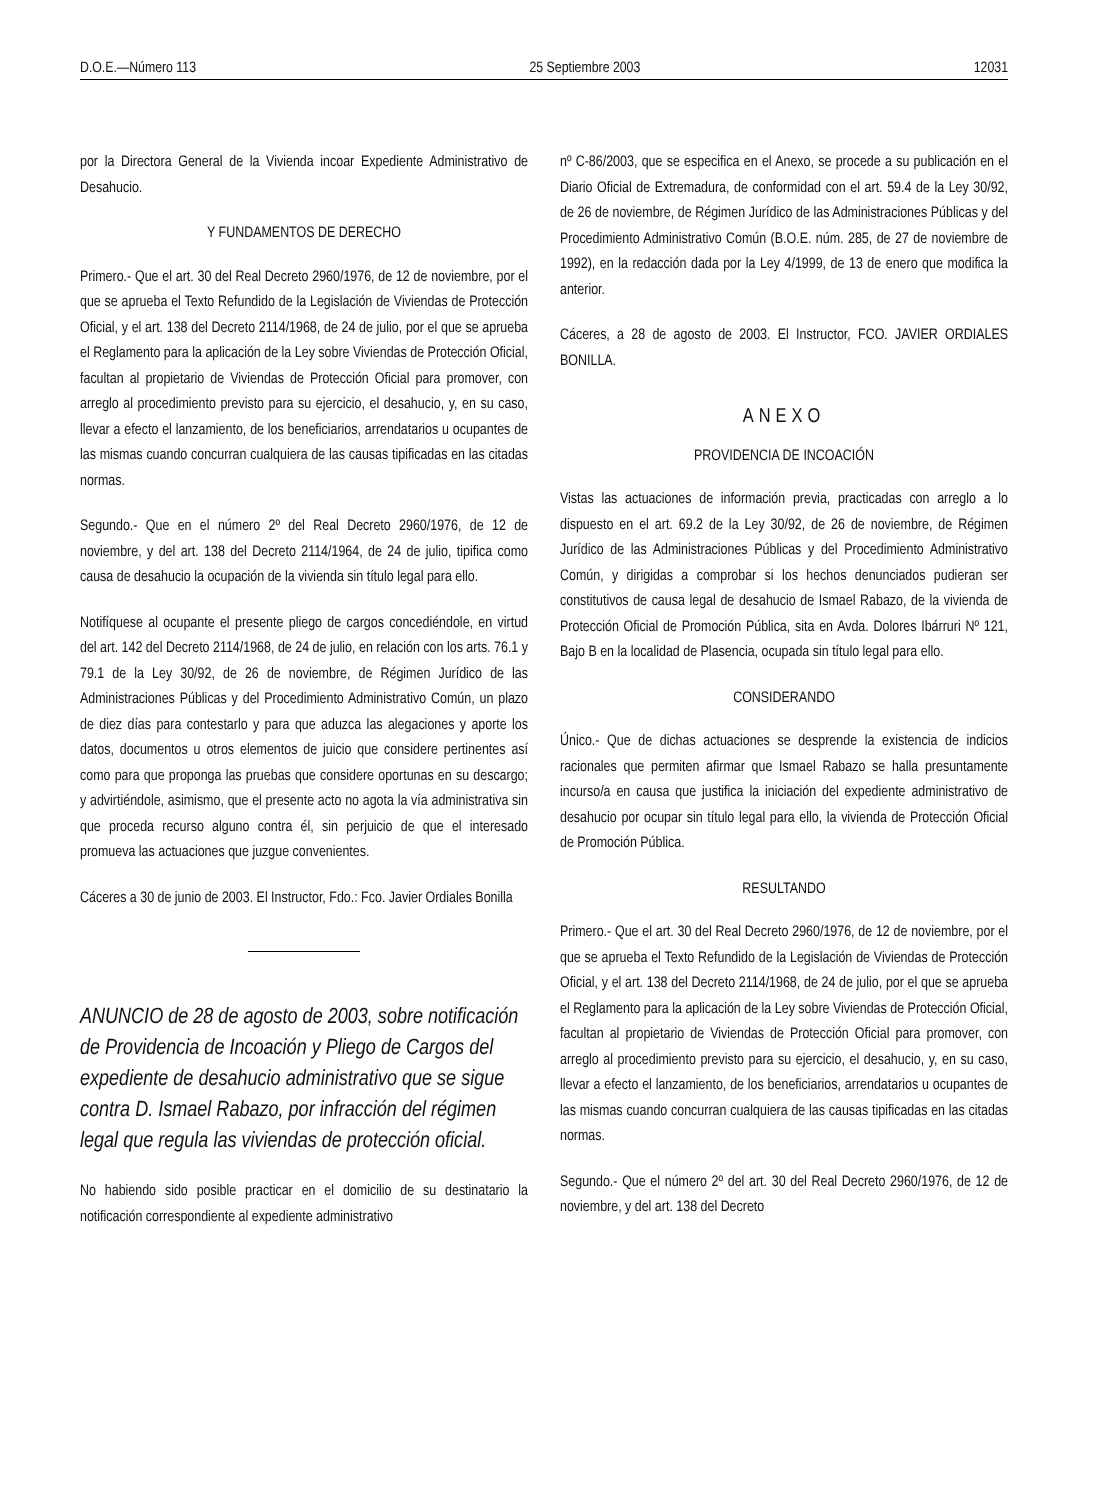D.O.E.—Número 113 25 Septiembre 2003 12031
por la Directora General de la Vivienda incoar Expediente Administrativo de Desahucio.
Y FUNDAMENTOS DE DERECHO
Primero.- Que el art. 30 del Real Decreto 2960/1976, de 12 de noviembre, por el que se aprueba el Texto Refundido de la Legislación de Viviendas de Protección Oficial, y el art. 138 del Decreto 2114/1968, de 24 de julio, por el que se aprueba el Reglamento para la aplicación de la Ley sobre Viviendas de Protección Oficial, facultan al propietario de Viviendas de Protección Oficial para promover, con arreglo al procedimiento previsto para su ejercicio, el desahucio, y, en su caso, llevar a efecto el lanzamiento, de los beneficiarios, arrendatarios u ocupantes de las mismas cuando concurran cualquiera de las causas tipificadas en las citadas normas.
Segundo.- Que en el número 2º del Real Decreto 2960/1976, de 12 de noviembre, y del art. 138 del Decreto 2114/1964, de 24 de julio, tipifica como causa de desahucio la ocupación de la vivienda sin título legal para ello.
Notifíquese al ocupante el presente pliego de cargos concediéndole, en virtud del art. 142 del Decreto 2114/1968, de 24 de julio, en relación con los arts. 76.1 y 79.1 de la Ley 30/92, de 26 de noviembre, de Régimen Jurídico de las Administraciones Públicas y del Procedimiento Administrativo Común, un plazo de diez días para contestarlo y para que aduzca las alegaciones y aporte los datos, documentos u otros elementos de juicio que considere pertinentes así como para que proponga las pruebas que considere oportunas en su descargo; y advirtiéndole, asimismo, que el presente acto no agota la vía administrativa sin que proceda recurso alguno contra él, sin perjuicio de que el interesado promueva las actuaciones que juzgue convenientes.
Cáceres a 30 de junio de 2003. El Instructor, Fdo.: Fco. Javier Ordiales Bonilla
ANUNCIO de 28 de agosto de 2003, sobre notificación de Providencia de Incoación y Pliego de Cargos del expediente de desahucio administrativo que se sigue contra D. Ismael Rabazo, por infracción del régimen legal que regula las viviendas de protección oficial.
No habiendo sido posible practicar en el domicilio de su destinatario la notificación correspondiente al expediente administrativo
nº C-86/2003, que se especifica en el Anexo, se procede a su publicación en el Diario Oficial de Extremadura, de conformidad con el art. 59.4 de la Ley 30/92, de 26 de noviembre, de Régimen Jurídico de las Administraciones Públicas y del Procedimiento Administrativo Común (B.O.E. núm. 285, de 27 de noviembre de 1992), en la redacción dada por la Ley 4/1999, de 13 de enero que modifica la anterior.
Cáceres, a 28 de agosto de 2003. El Instructor, FCO. JAVIER ORDIALES BONILLA.
ANEXO
PROVIDENCIA DE INCOACIÓN
Vistas las actuaciones de información previa, practicadas con arreglo a lo dispuesto en el art. 69.2 de la Ley 30/92, de 26 de noviembre, de Régimen Jurídico de las Administraciones Públicas y del Procedimiento Administrativo Común, y dirigidas a comprobar si los hechos denunciados pudieran ser constitutivos de causa legal de desahucio de Ismael Rabazo, de la vivienda de Protección Oficial de Promoción Pública, sita en Avda. Dolores Ibárruri Nº 121, Bajo B en la localidad de Plasencia, ocupada sin título legal para ello.
CONSIDERANDO
Único.- Que de dichas actuaciones se desprende la existencia de indicios racionales que permiten afirmar que Ismael Rabazo se halla presuntamente incurso/a en causa que justifica la iniciación del expediente administrativo de desahucio por ocupar sin título legal para ello, la vivienda de Protección Oficial de Promoción Pública.
RESULTANDO
Primero.- Que el art. 30 del Real Decreto 2960/1976, de 12 de noviembre, por el que se aprueba el Texto Refundido de la Legislación de Viviendas de Protección Oficial, y el art. 138 del Decreto 2114/1968, de 24 de julio, por el que se aprueba el Reglamento para la aplicación de la Ley sobre Viviendas de Protección Oficial, facultan al propietario de Viviendas de Protección Oficial para promover, con arreglo al procedimiento previsto para su ejercicio, el desahucio, y, en su caso, llevar a efecto el lanzamiento, de los beneficiarios, arrendatarios u ocupantes de las mismas cuando concurran cualquiera de las causas tipificadas en las citadas normas.
Segundo.- Que el número 2º del art. 30 del Real Decreto 2960/1976, de 12 de noviembre, y del art. 138 del Decreto